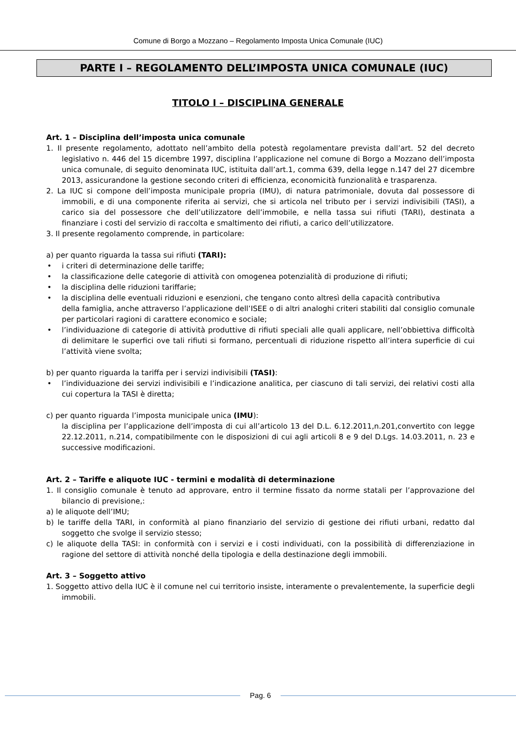Comune di Borgo a Mozzano – Regolamento Imposta Unica Comunale (IUC)
PARTE I – REGOLAMENTO DELL’IMPOSTA UNICA COMUNALE (IUC)
TITOLO I – DISCIPLINA GENERALE
Art. 1 – Disciplina dell’imposta unica comunale
1. Il presente regolamento, adottato nell’ambito della potestà regolamentare prevista dall’art. 52 del decreto legislativo n. 446 del 15 dicembre 1997, disciplina l’applicazione nel comune di Borgo a Mozzano dell’imposta unica comunale, di seguito denominata IUC, istituita dall’art.1, comma 639, della legge n.147 del 27 dicembre 2013, assicurandone la gestione secondo criteri di efficienza, economicità funzionalità e trasparenza.
2. La IUC si compone dell’imposta municipale propria (IMU), di natura patrimoniale, dovuta dal possessore di immobili, e di una componente riferita ai servizi, che si articola nel tributo per i servizi indivisibili (TASI), a carico sia del possessore che dell’utilizzatore dell’immobile, e nella tassa sui rifiuti (TARI), destinata a finanziare i costi del servizio di raccolta e smaltimento dei rifiuti, a carico dell’utilizzatore.
3. Il presente regolamento comprende, in particolare:
a) per quanto riguarda la tassa sui rifiuti (TARI):
• i criteri di determinazione delle tariffe;
• la classificazione delle categorie di attività con omogenea potenzialità di produzione di rifiuti;
• la disciplina delle riduzioni tariffarie;
• la disciplina delle eventuali riduzioni e esenzioni, che tengano conto altresì della capacità contributiva
della famiglia, anche attraverso l’applicazione dell’ISEE o di altri analoghi criteri stabiliti dal consiglio comunale per particolari ragioni di carattere economico e sociale;
• l’individuazione di categorie di attività produttive di rifiuti speciali alle quali applicare, nell’obbiettiva difficoltà di delimitare le superfici ove tali rifiuti si formano, percentuali di riduzione rispetto all’intera superficie di cui l’attività viene svolta;
b) per quanto riguarda la tariffa per i servizi indivisibili (TASI):
• l’individuazione dei servizi indivisibili e l’indicazione analitica, per ciascuno di tali servizi, dei relativi costi alla cui copertura la TASI è diretta;
c) per quanto riguarda l’imposta municipale unica (IMU):
la disciplina per l’applicazione dell’imposta di cui all’articolo 13 del D.L. 6.12.2011,n.201,convertito con legge 22.12.2011, n.214, compatibilmente con le disposizioni di cui agli articoli 8 e 9 del D.Lgs. 14.03.2011, n. 23 e successive modificazioni.
Art. 2 – Tariffe e aliquote IUC - termini e modalità di determinazione
1. Il consiglio comunale è tenuto ad approvare, entro il termine fissato da norme statali per l’approvazione del bilancio di previsione,:
a) le aliquote dell’IMU;
b) le tariffe della TARI, in conformità al piano finanziario del servizio di gestione dei rifiuti urbani, redatto dal soggetto che svolge il servizio stesso;
c) le aliquote della TASI: in conformità con i servizi e i costi individuati, con la possibilità di differenziazione in ragione del settore di attività nonché della tipologia e della destinazione degli immobili.
Art. 3 – Soggetto attivo
1. Soggetto attivo della IUC è il comune nel cui territorio insiste, interamente o prevalentemente, la superficie degli immobili.
Pag. 6